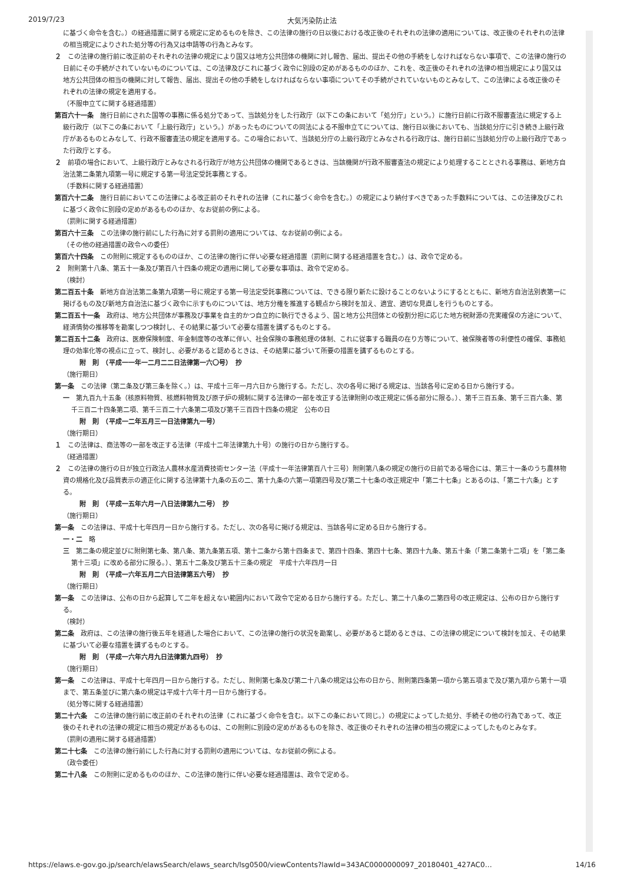2019/7/23 大気汚染防止法
に基づく命令を含む。）の経過措置に関する規定に定めるものを除き、この法律の施行の日以後における改正後のそれぞれの法律の適用については、改正後のそれぞれの法律の相当規定によりされた処分等の行為又は申請等の行為とみなす。
２　この法律の施行前に改正前のそれぞれの法律の規定により国又は地方公共団体の機関に対し報告、届出、提出その他の手続をしなければならない事項で、この法律の施行の日前にその手続がされていないものについては、この法律及びこれに基づく政令に別段の定めがあるもののほか、これを、改正後のそれぞれの法律の相当規定により国又は地方公共団体の相当の機関に対して報告、届出、提出その他の手続をしなければならない事項についてその手続がされていないものとみなして、この法律による改正後のそれぞれの法律の規定を適用する。
（不服申立てに関する経過措置）
第百六十一条　施行日前にされた国等の事務に係る処分であって、当該処分をした行政庁（以下この条において「処分庁」という。）に施行日前に行政不服審査法に規定する上級行政庁（以下この条において「上級行政庁」という。）があったものについての同法による不服申立てについては、施行日以後においても、当該処分庁に引き続き上級行政庁があるものとみなして、行政不服審査法の規定を適用する。この場合において、当該処分庁の上級行政庁とみなされる行政庁は、施行日前に当該処分庁の上級行政庁であった行政庁とする。
２　前項の場合において、上級行政庁とみなされる行政庁が地方公共団体の機関であるときは、当該機関が行政不服審査法の規定により処理することとされる事務は、新地方自治法第二条第九項第一号に規定する第一号法定受託事務とする。
（手数料に関する経過措置）
第百六十二条　施行日前においてこの法律による改正前のそれぞれの法律（これに基づく命令を含む。）の規定により納付すべきであった手数料については、この法律及びこれに基づく政令に別段の定めがあるもののほか、なお従前の例による。
（罰則に関する経過措置）
第百六十三条　この法律の施行前にした行為に対する罰則の適用については、なお従前の例による。
（その他の経過措置の政令への委任）
第百六十四条　この附則に規定するもののほか、この法律の施行に伴い必要な経過措置（罰則に関する経過措置を含む。）は、政令で定める。
２　附則第十八条、第五十一条及び第百八十四条の規定の適用に関して必要な事項は、政令で定める。
（検討）
第二百五十条　新地方自治法第二条第九項第一号に規定する第一号法定受託事務については、できる限り新たに設けることのないようにするとともに、新地方自治法別表第一に掲げるもの及び新地方自治法に基づく政令に示すものについては、地方分権を推進する観点から検討を加え、適宜、適切な見直しを行うものとする。
第二百五十一条　政府は、地方公共団体が事務及び事業を自主的かつ自立的に執行できるよう、国と地方公共団体との役割分担に応じた地方税財源の充実確保の方途について、経済情勢の推移等を勘案しつつ検討し、その結果に基づいて必要な措置を講ずるものとする。
第二百五十二条　政府は、医療保険制度、年金制度等の改革に伴い、社会保険の事務処理の体制、これに従事する職員の在り方等について、被保険者等の利便性の確保、事務処理の効率化等の視点に立って、検討し、必要があると認めるときは、その結果に基づいて所要の措置を講ずるものとする。
附　則　（平成一一年一二月二二日法律第一六〇号）　抄
（施行期日）
第一条　この法律（第二条及び第三条を除く。）は、平成十三年一月六日から施行する。ただし、次の各号に掲げる規定は、当該各号に定める日から施行する。
一　第九百九十五条（核原料物質、核燃料物質及び原子炉の規制に関する法律の一部を改正する法律附則の改正規定に係る部分に限る。）、第千三百五条、第千三百六条、第千三百二十四条第二項、第千三百二十六条第二項及び第千三百四十四条の規定　公布の日
附　則　（平成一二年五月三一日法律第九一号）
（施行期日）
１　この法律は、商法等の一部を改正する法律（平成十二年法律第九十号）の施行の日から施行する。
（経過措置）
２　この法律の施行の日が独立行政法人農林水産消費技術センター法（平成十一年法律第百八十三号）附則第八条の規定の施行の日前である場合には、第三十一条のうち農林物資の規格化及び品質表示の適正化に関する法律第十九条の五の二、第十九条の六第一項第四号及び第二十七条の改正規定中「第二十七条」とあるのは、「第二十六条」とする。
附　則　（平成一五年六月一八日法律第九二号）　抄
（施行期日）
第一条　この法律は、平成十七年四月一日から施行する。ただし、次の各号に掲げる規定は、当該各号に定める日から施行する。
一・二　略
三　第二条の規定並びに附則第七条、第八条、第九条第五項、第十二条から第十四条まで、第四十四条、第四十七条、第四十九条、第五十条（「第二条第十二項」を「第二条第十三項」に改める部分に限る。）、第五十二条及び第五十三条の規定　平成十六年四月一日
附　則　（平成一六年五月二六日法律第五六号）　抄
（施行期日）
第一条　この法律は、公布の日から起算して二年を超えない範囲内において政令で定める日から施行する。ただし、第二十八条の二第四号の改正規定は、公布の日から施行する。
（検討）
第二条　政府は、この法律の施行後五年を経過した場合において、この法律の施行の状況を勘案し、必要があると認めるときは、この法律の規定について検討を加え、その結果に基づいて必要な措置を講ずるものとする。
附　則　（平成一六年六月九日法律第九四号）　抄
（施行期日）
第一条　この法律は、平成十七年四月一日から施行する。ただし、附則第七条及び第二十八条の規定は公布の日から、附則第四条第一項から第五項まで及び第九項から第十一項まで、第五条並びに第六条の規定は平成十六年十月一日から施行する。
（処分等に関する経過措置）
第二十六条　この法律の施行前に改正前のそれぞれの法律（これに基づく命令を含む。以下この条において同じ。）の規定によってした処分、手続その他の行為であって、改正後のそれぞれの法律の規定に相当の規定があるものは、この附則に別段の定めがあるものを除き、改正後のそれぞれの法律の相当の規定によってしたものとみなす。
（罰則の適用に関する経過措置）
第二十七条　この法律の施行前にした行為に対する罰則の適用については、なお従前の例による。
（政令委任）
第二十八条　この附則に定めるもののほか、この法律の施行に伴い必要な経過措置は、政令で定める。
https://elaws.e-gov.go.jp/search/elawsSearch/elaws_search/lsg0500/viewContents?lawId=343AC0000000097_20180401_427AC0… 14/16